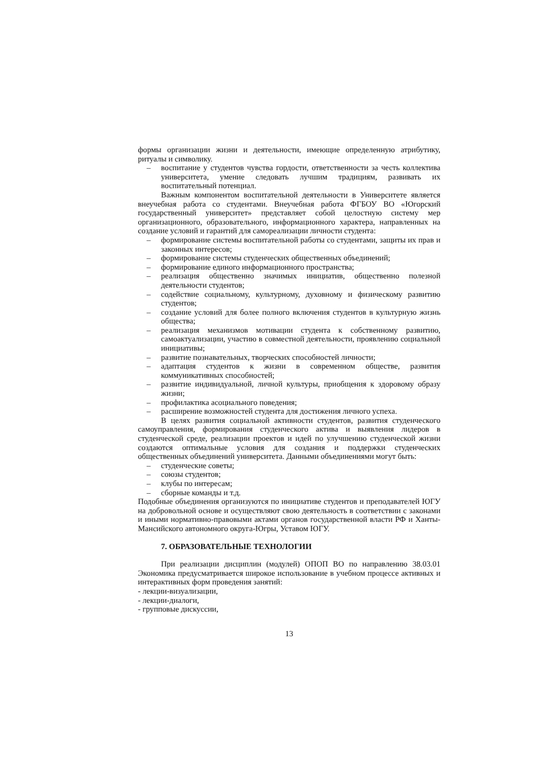формы организации жизни и деятельности, имеющие определенную атрибутику, ритуалы и символику.
– воспитание у студентов чувства гордости, ответственности за честь коллектива университета, умение следовать лучшим традициям, развивать их воспитательный потенциал.
Важным компонентом воспитательной деятельности в Университете является внеучебная работа со студентами. Внеучебная работа ФГБОУ ВО «Югорский государственный университет» представляет собой целостную систему мер организационного, образовательного, информационного характера, направленных на создание условий и гарантий для самореализации личности студента:
– формирование системы воспитательной работы со студентами, защиты их прав и законных интересов;
– формирование системы студенческих общественных объединений;
– формирование единого информационного пространства;
– реализация общественно значимых инициатив, общественно полезной деятельности студентов;
– содействие социальному, культурному, духовному и физическому развитию студентов;
– создание условий для более полного включения студентов в культурную жизнь общества;
– реализация механизмов мотивации студента к собственному развитию, самоактуализации, участию в совместной деятельности, проявлению социальной инициативы;
– развитие познавательных, творческих способностей личности;
– адаптация студентов к жизни в современном обществе, развития коммуникативных способностей;
– развитие индивидуальной, личной культуры, приобщения к здоровому образу жизни;
– профилактика асоциального поведения;
– расширение возможностей студента для достижения личного успеха.
В целях развития социальной активности студентов, развития студенческого самоуправления, формирования студенческого актива и выявления лидеров в студенческой среде, реализации проектов и идей по улучшению студенческой жизни создаются оптимальные условия для создания и поддержки студенческих общественных объединений университета. Данными объединениями могут быть:
– студенческие советы;
– союзы студентов;
– клубы по интересам;
– сборные команды и т.д.
Подобные объединения организуются по инициативе студентов и преподавателей ЮГУ на добровольной основе и осуществляют свою деятельность в соответствии с законами и иными нормативно-правовыми актами органов государственной власти РФ и Ханты-Мансийского автономного округа-Югры, Уставом ЮГУ.
7. ОБРАЗОВАТЕЛЬНЫЕ ТЕХНОЛОГИИ
При реализации дисциплин (модулей) ОПОП ВО по направлению 38.03.01 Экономика предусматривается широкое использование в учебном процессе активных и интерактивных форм проведения занятий:
- лекции-визуализации,
- лекции-диалоги,
- групповые дискуссии,
13